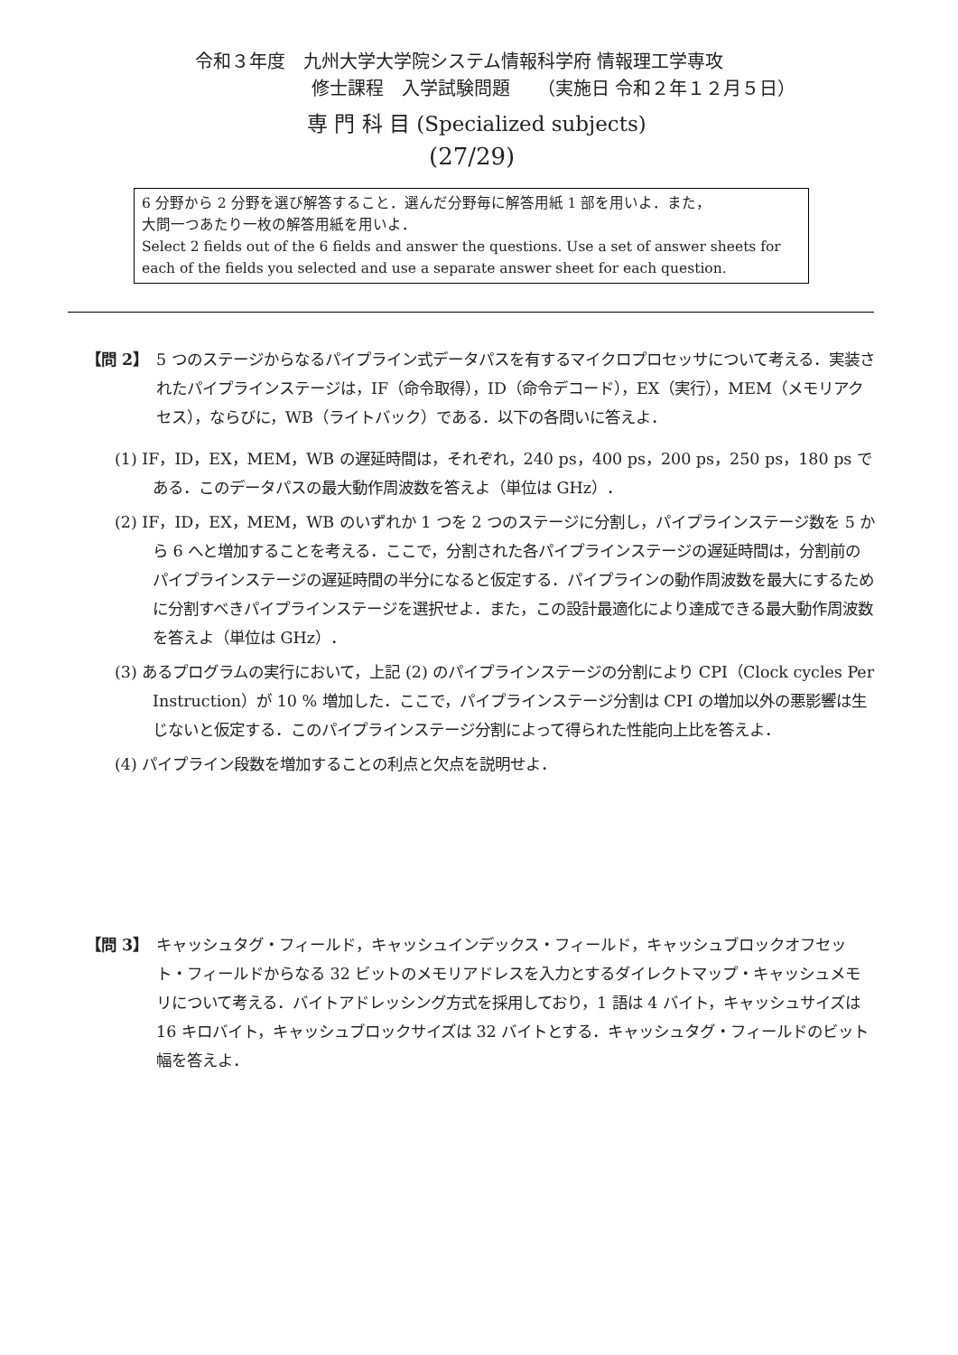令和３年度　九州大学大学院システム情報科学府 情報理工学専攻
修士課程　入学試験問題　　（実施日 令和２年１２月５日）
専 門 科 目 (Specialized subjects)
(27/29)
6 分野から 2 分野を選び解答すること．選んだ分野毎に解答用紙 1 部を用いよ．また，
大問一つあたり一枚の解答用紙を用いよ．
Select 2 fields out of the 6 fields and answer the questions. Use a set of answer sheets for each of the fields you selected and use a separate answer sheet for each question.
【問 2】
5 つのステージからなるパイプライン式データパスを有するマイクロプロセッサについて考える．実装されたパイプラインステージは，IF（命令取得），ID（命令デコード），EX（実行），MEM（メモリアクセス），ならびに，WB（ライトバック）である．以下の各問いに答えよ．
(1) IF，ID，EX，MEM，WB の遅延時間は，それぞれ，240 ps，400 ps，200 ps，250 ps，180 ps である．このデータパスの最大動作周波数を答えよ（単位は GHz）．
(2) IF，ID，EX，MEM，WB のいずれか 1 つを 2 つのステージに分割し，パイプラインステージ数を 5 から 6 へと増加することを考える．ここで，分割された各パイプラインステージの遅延時間は，分割前のパイプラインステージの遅延時間の半分になると仮定する．パイプラインの動作周波数を最大にするために分割すべきパイプラインステージを選択せよ．また，この設計最適化により達成できる最大動作周波数を答えよ（単位は GHz）．
(3) あるプログラムの実行において，上記 (2) のパイプラインステージの分割により CPI（Clock cycles Per Instruction）が 10 % 増加した．ここで，パイプラインステージ分割は CPI の増加以外の悪影響は生じないと仮定する．このパイプラインステージ分割によって得られた性能向上比を答えよ．
(4) パイプライン段数を増加することの利点と欠点を説明せよ．
【問 3】
キャッシュタグ・フィールド，キャッシュインデックス・フィールド，キャッシュブロックオフセット・フィールドからなる 32 ビットのメモリアドレスを入力とするダイレクトマップ・キャッシュメモリについて考える．バイトアドレッシング方式を採用しており，1 語は 4 バイト，キャッシュサイズは 16 キロバイト，キャッシュブロックサイズは 32 バイトとする．キャッシュタグ・フィールドのビット幅を答えよ．